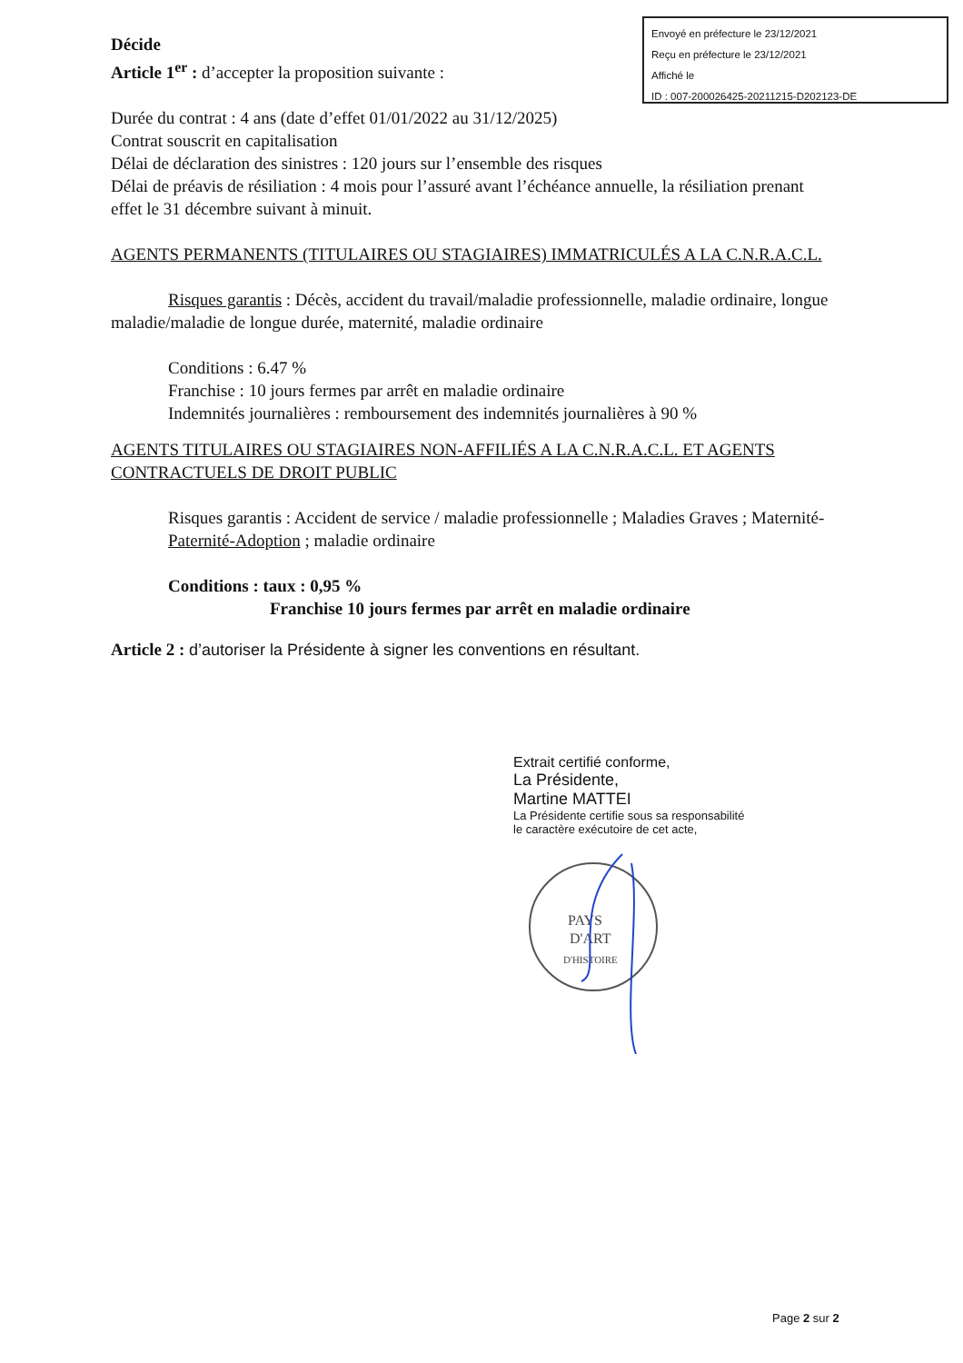Envoyé en préfecture le 23/12/2021
Reçu en préfecture le 23/12/2021
Affiché le
ID : 007-200026425-20211215-D202123-DE
Décide
Article 1<sup>er</sup> : d’accepter la proposition suivante :
Durée du contrat : 4 ans (date d’effet 01/01/2022 au 31/12/2025)
Contrat souscrit en capitalisation
Délai de déclaration des sinistres : 120 jours sur l’ensemble des risques
Délai de préavis de résiliation : 4 mois pour l’assuré avant l’échéance annuelle, la résiliation prenant effet le 31 décembre suivant à minuit.
AGENTS PERMANENTS (TITULAIRES OU STAGIAIRES) IMMATRICULÉS A LA C.N.R.A.C.L.
Risques garantis : Décès, accident du travail/maladie professionnelle, maladie ordinaire, longue maladie/maladie de longue durée, maternité, maladie ordinaire
Conditions : 6.47 %
Franchise : 10 jours fermes par arrêt en maladie ordinaire
Indemnités journalières : remboursement des indemnités journalières à 90 %
AGENTS TITULAIRES OU STAGIAIRES NON-AFFILIÉS A LA C.N.R.A.C.L. ET AGENTS CONTRACTUELS DE DROIT PUBLIC
Risques garantis : Accident de service / maladie professionnelle ; Maladies Graves ; Maternité-Paternité-Adoption ; maladie ordinaire
Conditions : taux : 0,95 %
Franchise 10 jours fermes par arrêt en maladie ordinaire
Article 2 : d’autoriser la Présidente à signer les conventions en résultant.
Extrait certifié conforme,
La Présidente,
Martine MATTEI
La Présidente certifie sous sa responsabilité
le caractère exécutoire de cet acte,
PAYS
D'ART
D'HISTOIRE
Page 2 sur 2